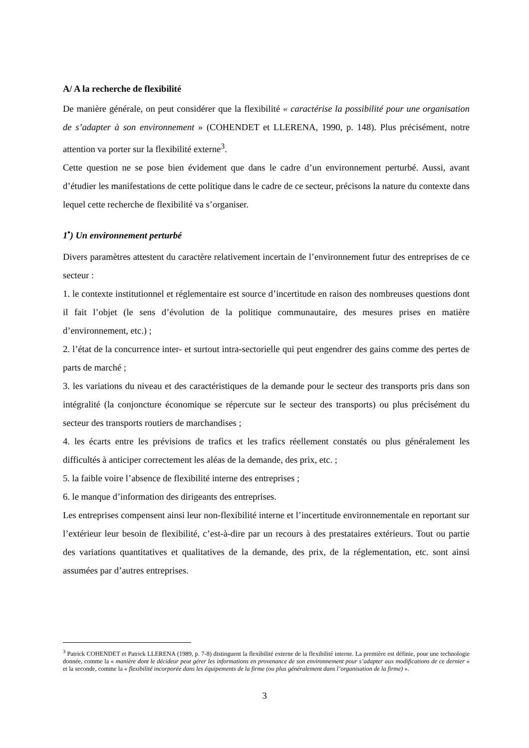A/ A la recherche de flexibilité
De manière générale, on peut considérer que la flexibilité « caractérise la possibilité pour une organisation de s’adapter à son environnement » (COHENDET et LLERENA, 1990, p. 148). Plus précisément, notre attention va porter sur la flexibilité externe<sup>3</sup>.
Cette question ne se pose bien évidement que dans le cadre d’un environnement perturbé. Aussi, avant d’étudier les manifestations de cette politique dans le cadre de ce secteur, précisons la nature du contexte dans lequel cette recherche de flexibilité va s’organiser.
1<sup>•</sup>) Un environnement perturbé
Divers paramètres attestent du caractère relativement incertain de l’environnement futur des entreprises de ce secteur :
1. le contexte institutionnel et réglementaire est source d’incertitude en raison des nombreuses questions dont il fait l’objet (le sens d’évolution de la politique communautaire, des mesures prises en matière d’environnement, etc.) ;
2. l’état de la concurrence inter- et surtout intra-sectorielle qui peut engendrer des gains comme des pertes de parts de marché ;
3. les variations du niveau et des caractéristiques de la demande pour le secteur des transports pris dans son intégralité (la conjoncture économique se répercute sur le secteur des transports) ou plus précisément du secteur des transports routiers de marchandises ;
4. les écarts entre les prévisions de trafics et les trafics réellement constatés ou plus généralement les difficultés à anticiper correctement les aléas de la demande, des prix, etc. ;
5. la faible voire l’absence de flexibilité interne des entreprises ;
6. le manque d’information des dirigeants des entreprises.
Les entreprises compensent ainsi leur non-flexibilité interne et l’incertitude environnementale en reportant sur l’extérieur leur besoin de flexibilité, c’est-à-dire par un recours à des prestataires extérieurs. Tout ou partie des variations quantitatives et qualitatives de la demande, des prix, de la réglementation, etc. sont ainsi assumées par d’autres entreprises.
<sup>3</sup> Patrick COHENDET et Patrick LLERENA (1989, p. 7-8) distinguent la flexibilité externe de la flexibilité interne. La première est définie, pour une technologie donnée, comme la « manière dont le décideur peut gérer les informations en provenance de son environnement pour s’adapter aux modifications de ce dernier » et la seconde, comme la « flexibilité incorporée dans les équipements de la firme (ou plus généralement dans l’organisation de la firme) ».
3